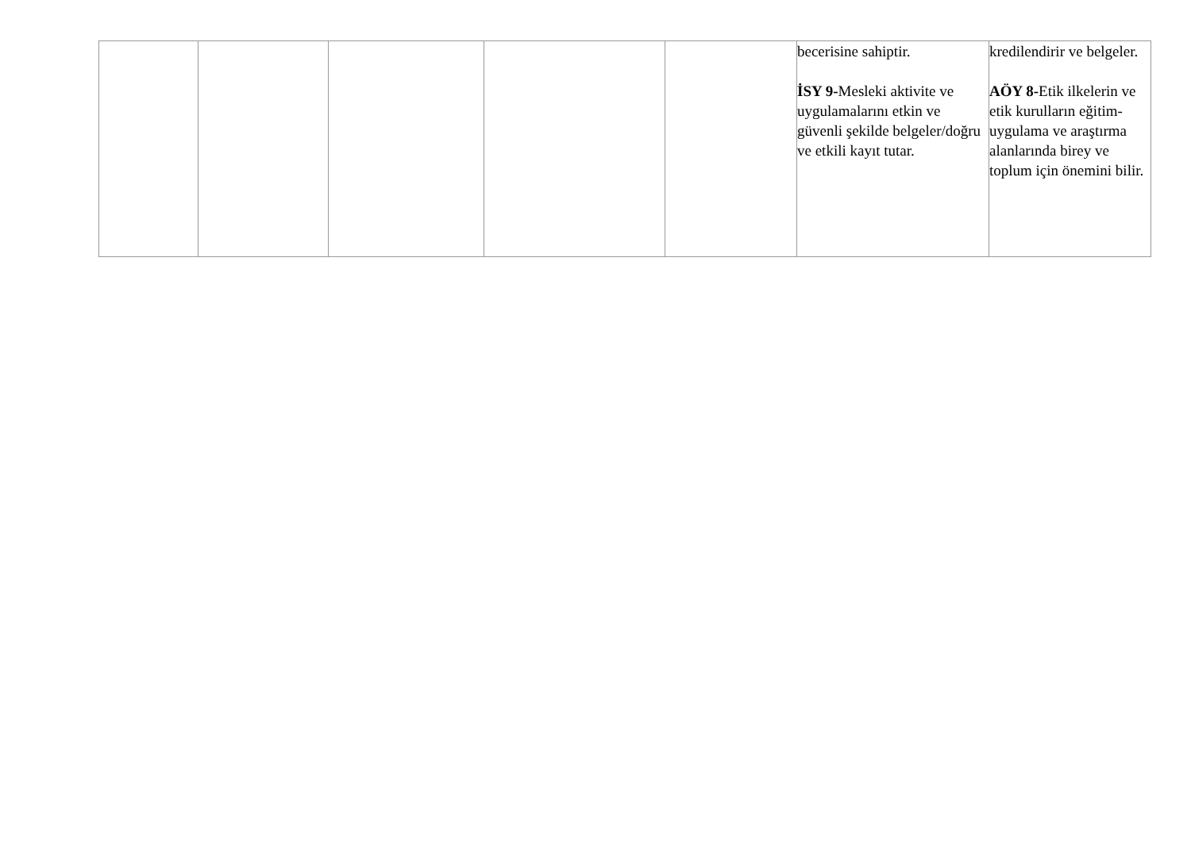| | | | | | becerisine sahiptir. İSY 9- Mesleki aktivite ve uygulamalarını etkin ve güvenli şekilde belgeler/doğru ve etkili kayıt tutar. | kredilendirir ve belgeler. AÖY 8- Etik ilkelerin ve etik kurulların eğitim- uygulama ve araştırma alanlarında birey ve toplum için önemini bilir. |